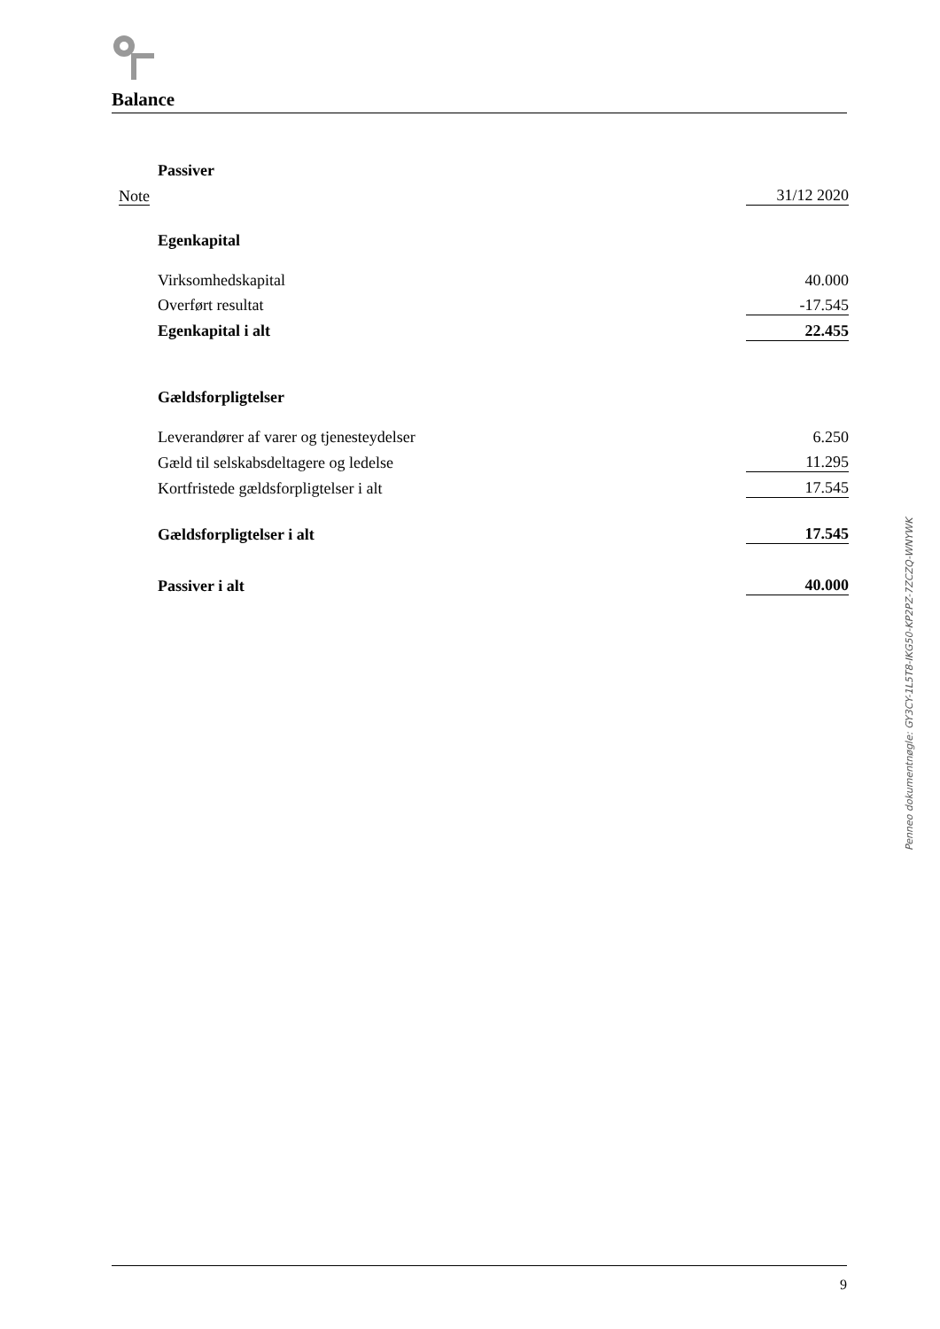Balance
| | Passiver | |
| Note | | 31/12 2020 |
| | Egenkapital | |
| | Virksomhedskapital | 40.000 |
| | Overført resultat | -17.545 |
| | Egenkapital i alt | 22.455 |
| | Gældsforpligtelser | |
| | Leverandører af varer og tjenesteydelser | 6.250 |
| | Gæld til selskabsdeltagere og ledelse | 11.295 |
| | Kortfristede gældsforpligtelser i alt | 17.545 |
| | Gældsforpligtelser i alt | 17.545 |
| | Passiver i alt | 40.000 |
Penneo dokumentnøgle: GY3CY-1L5T8-IKG50-KP2PZ-7ZCZQ-WNYWK
9